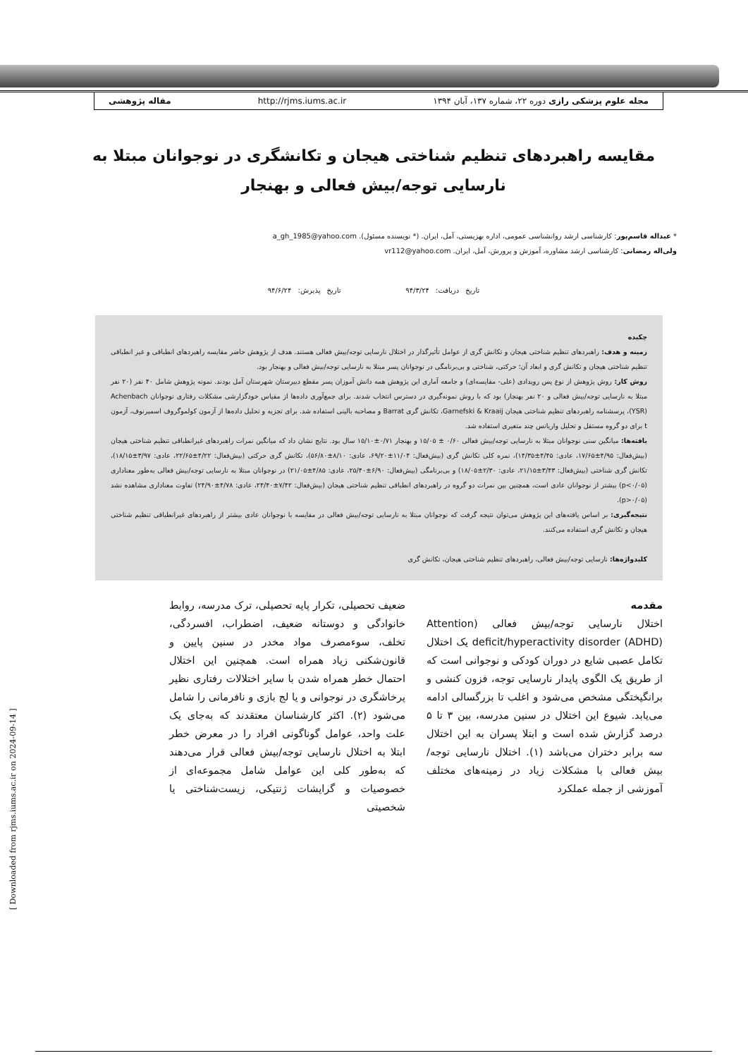مجله علوم پزشکی رازی دوره ۲۲، شماره ۱۳۷، آبان ۱۳۹۴ http://rjms.iums.ac.ir مقاله پژوهشی
مقایسه راهبردهای تنظیم شناختی هیجان و تکانشگری در نوجوانان مبتلا به
نارسایی توجه/بیش فعالی و بهنجار
* عبداله قاسم‌پور: کارشناسی ارشد روانشناسی عمومی، اداره بهزیستی، آمل، ایران. (* نویسنده مسئول). a_gh_1985@yahoo.com
ولی‌اله رمضانی: کارشناسی ارشد مشاوره، آموزش و پرورش، آمل، ایران. vr112@yahoo.com
تاریخ دریافت: ۹۴/۳/۲۴ تاریخ پذیرش: ۹۴/۶/۲۴
چکیده
زمینه و هدف: راهبردهای تنظیم شناختی هیجان و تکانش گری از عوامل تأثیرگذار در اختلال نارسایی توجه/بیش فعالی هستند. هدف از پژوهش حاضر مقایسه راهبردهای انطباقی و غیر انطباقی تنظیم شناختی هیجان و تکانش گری و ابعاد آن؛ حرکتی، شناختی و بی‌برنامگی در نوجوانان پسر مبتلا به نارسایی توجه/بیش فعالی و بهنجار بود.
روش کار: روش پژوهش از نوع پس رویدادی (علی- مقایسه‌ای) و جامعه آماری این پژوهش همه دانش آموزان پسر مقطع دبیرستان شهرستان آمل بودند. نمونه پژوهش شامل ۴۰ نفر (۲۰ نفر مبتلا به نارسایی توجه/بیش فعالی و ۲۰ نفر بهنجار) بود که با روش نمونه‌گیری در دسترس انتخاب شدند. برای جمع‌آوری داده‌ها از مقیاس خودگزارشی مشکلات رفتاری نوجوانان Achenbach (YSR)، پرسشنامه راهبردهای تنظیم شناختی هیجان Garnefski & Kraaij، تکانش گری Barrat و مصاحبه بالینی استفاده شد. برای تجزیه و تحلیل داده‌ها از آزمون کولموگروف اسمیرنوف، آزمون t برای دو گروه مستقل و تحلیل واریانس چند متغیری استفاده شد.
یافته‌ها: میانگین سنی نوجوانان مبتلا به نارسایی توجه/بیش فعالی ۰/۶۰ ± ۱۵/۰۵ و بهنجار ۰/۷۱±۱۵/۱۰ سال بود. نتایج نشان داد که میانگین نمرات راهبردهای غیرانطباقی تنظیم شناختی هیجان (بیش‌فعال: ۴/۹۵±۱۷/۶۵، عادی: ۴/۴۵±۱۴/۳۵)، نمره کلی تکانش گری (بیش‌فعال: ۱۱/۰۴±۶۹/۲۰، عادی: ۸/۱۰±۵۶/۸۰)، تکانش گری حرکتی (بیش‌فعال: ۴/۲۲±۲۲/۶۵، عادی: ۳/۹۷±۱۸/۱۵)، تکانش گری شناختی (بیش‌فعال: ۳/۴۳±۲۱/۱۵، عادی: ۲/۳۰±۱۸/۰۵) و بی‌برنامگی (بیش‌فعال: ۶/۹۰±۲۵/۴۰، عادی: ۴/۸۵±۲۱/۰۵) در نوجوانان مبتلا به نارسایی توجه/بیش فعالی به‌طور معناداری (p<۰/۰۵) بیشتر از نوجوانان عادی است، همچنین بین نمرات دو گروه در راهبردهای انطباقی تنظیم شناختی هیجان (بیش‌فعال: ۷/۴۲±۲۴/۴۰، عادی: ۴/۷۸±۲۴/۹۰) تفاوت معناداری مشاهده نشد (p>۰/۰۵).
نتیجه‌گیری: بر اساس یافته‌های این پژوهش می‌توان نتیجه گرفت که نوجوانان مبتلا به نارسایی توجه/بیش فعالی در مقایسه با نوجوانان عادی بیشتر از راهبردهای غیرانطباقی تنظیم شناختی هیجان و تکانش گری استفاده می‌کنند.
کلیدواژه‌ها: نارسایی توجه/بیش فعالی، راهبردهای تنظیم شناختی هیجان، تکانش گری
مقدمه
اختلال نارسایی توجه/بیش فعالی (Attention deficit/hyperactivity disorder (ADHD) یک اختلال تکامل عصبی شایع در دوران کودکی و نوجوانی است که از طریق یک الگوی پایدار نارسایی توجه، فزون کنشی و برانگیختگی مشخص می‌شود و اغلب تا بزرگسالی ادامه می‌یابد. شیوع این اختلال در سنین مدرسه، بین ۳ تا ۵ درصد گزارش شده است و ابتلا پسران به این اختلال سه برابر دختران می‌باشد (۱). اختلال نارسایی توجه/بیش فعالی با مشکلات زیاد در زمینه‌های مختلف آموزشی از جمله عملکرد
ضعیف تحصیلی، تکرار پایه تحصیلی، ترک مدرسه، روابط خانوادگی و دوستانه ضعیف، اضطراب، افسردگی، تخلف، سوءمصرف مواد مخدر در سنین پایین و قانون‌شکنی زیاد همراه است. همچنین این اختلال احتمال خطر همراه شدن با سایر اختلالات رفتاری نظیر پرخاشگری در نوجوانی و یا لج بازی و نافرمانی را شامل می‌شود (۲). اکثر کارشناسان معتقدند که به‌جای یک علت واحد، عوامل گوناگونی افراد را در معرض خطر ابتلا به اختلال نارسایی توجه/بیش فعالی قرار می‌دهند که به‌طور کلی این عوامل شامل مجموعه‌ای از خصوصیات و گرایشات ژنتیکی، زیست‌شناختی یا شخصیتی
[ Downloaded from rjms.iums.ac.ir on 2024-09-14 ]